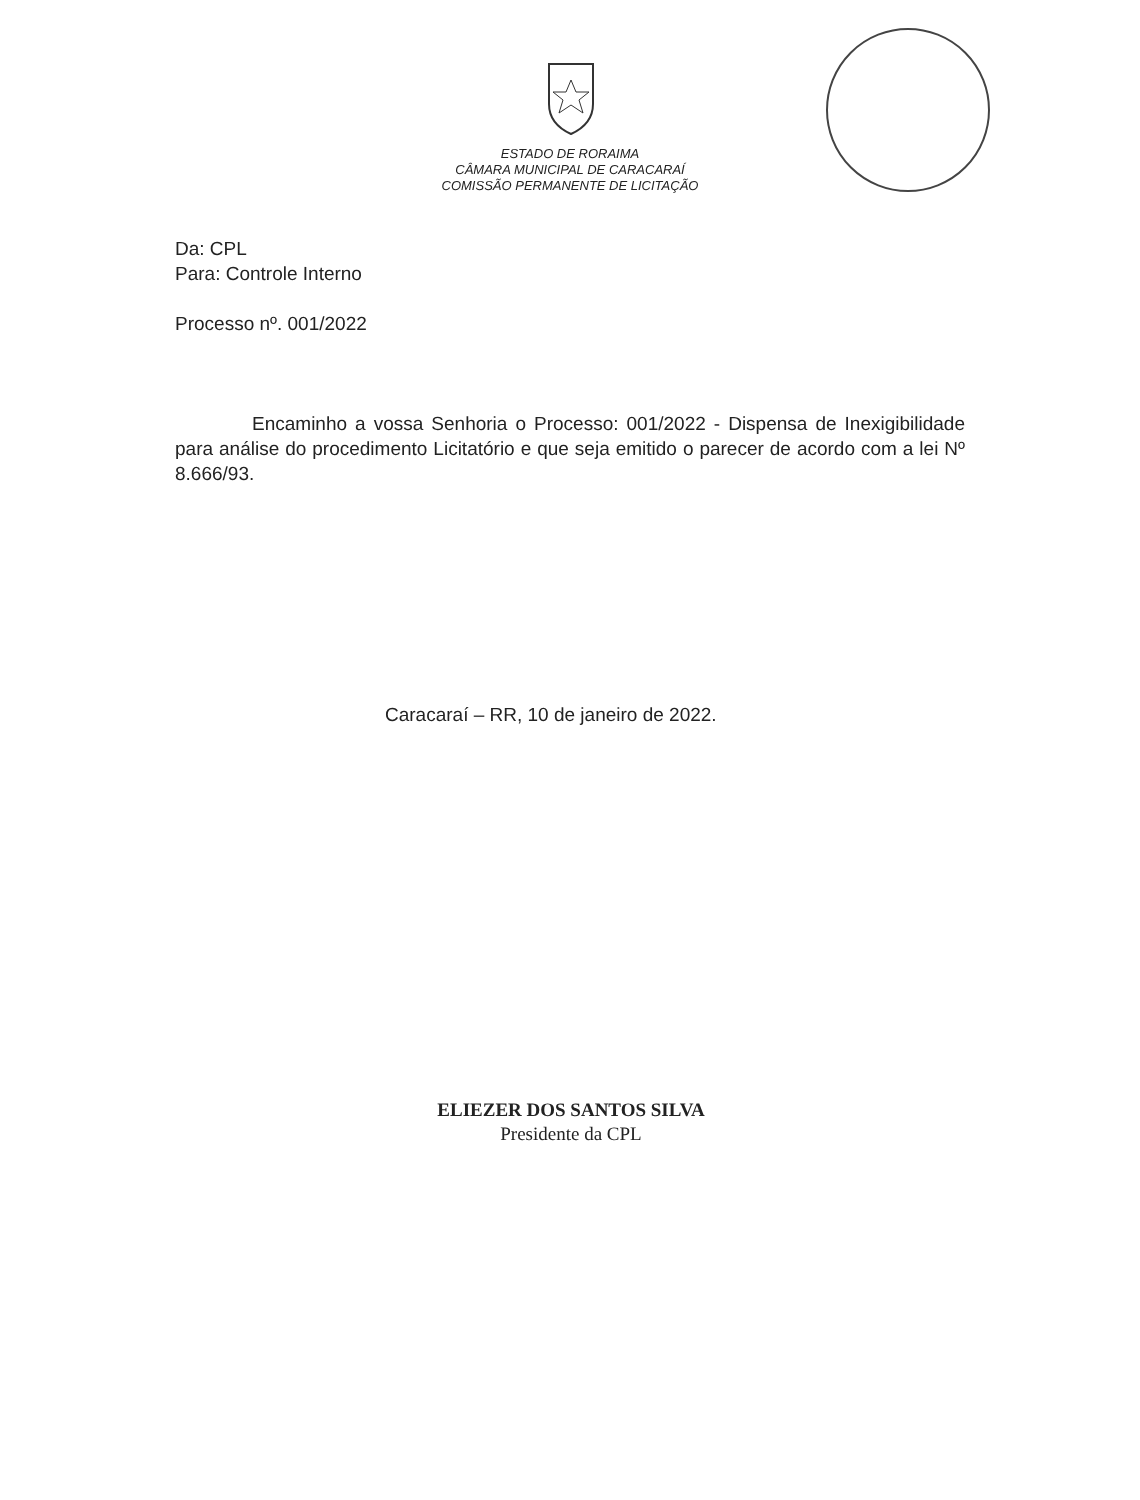ESTADO DE RORAIMA
CÂMARA MUNICIPAL DE CARACARAÍ
COMISSÃO PERMANENTE DE LICITAÇÃO
Da: CPL
Para: Controle Interno
Processo nº. 001/2022
Encaminho a vossa Senhoria o Processo: 001/2022 - Dispensa de Inexigibilidade para análise do procedimento Licitatório e que seja emitido o parecer de acordo com a lei Nº 8.666/93.
Caracaraí – RR, 10 de janeiro de 2022.
ELIEZER DOS SANTOS SILVA
Presidente da CPL